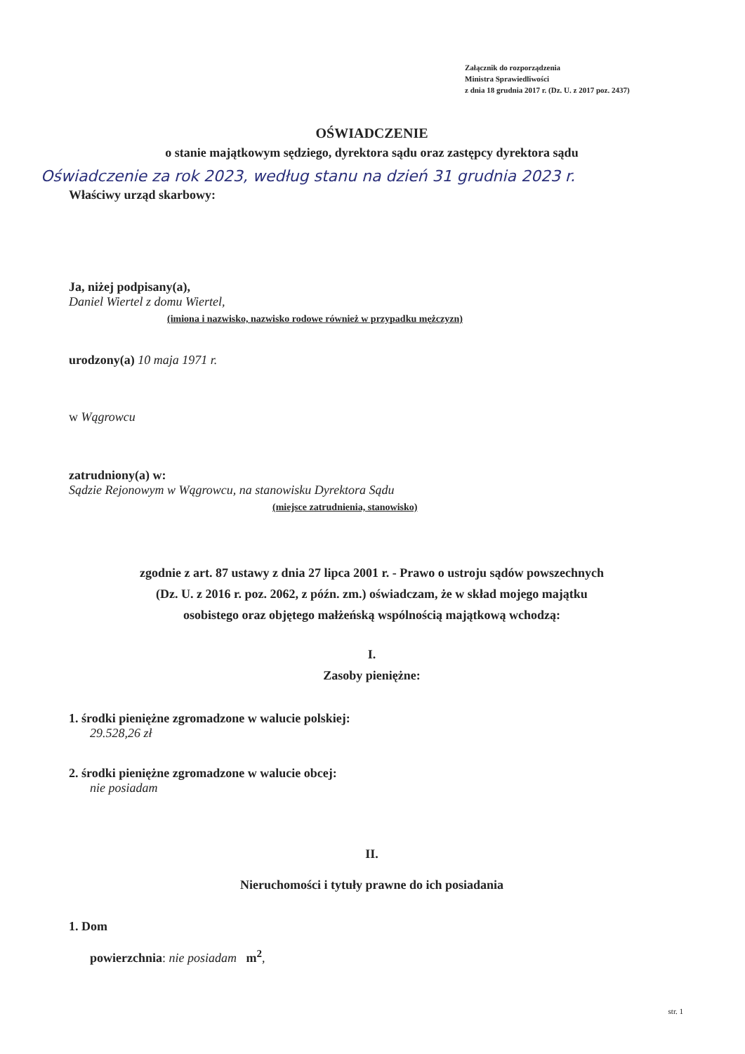Załącznik do rozporządzenia
Ministra Sprawiedliwości
z dnia 18 grudnia 2017 r. (Dz. U. z 2017 poz. 2437)
OŚWIADCZENIE
o stanie majątkowym sędziego, dyrektora sądu oraz zastępcy dyrektora sądu
Oświadczenie za rok 2023, według stanu na dzień 31 grudnia 2023 r.
Właściwy urząd skarbowy:
Ja, niżej podpisany(a),
Daniel Wiertel z domu Wiertel,
(imiona i nazwisko, nazwisko rodowe również w przypadku mężczyzn)
urodzony(a) 10 maja 1971 r.
w Wągrowcu
zatrudniony(a) w:
Sądzie Rejonowym w Wągrowcu, na stanowisku Dyrektora Sądu
(miejsce zatrudnienia, stanowisko)
zgodnie z art. 87 ustawy z dnia 27 lipca 2001 r. - Prawo o ustroju sądów powszechnych
(Dz. U. z 2016 r. poz. 2062, z późn. zm.) oświadczam, że w skład mojego majątku
osobistego oraz objętego małżeńską wspólnością majątkową wchodzą:
I.
Zasoby pieniężne:
1. środki pieniężne zgromadzone w walucie polskiej:
29.528,26 zł
2. środki pieniężne zgromadzone w walucie obcej:
nie posiadam
II.
Nieruchomości i tytuły prawne do ich posiadania
1. Dom
powierzchnia: nie posiadam m<sup>2</sup>,
str. 1